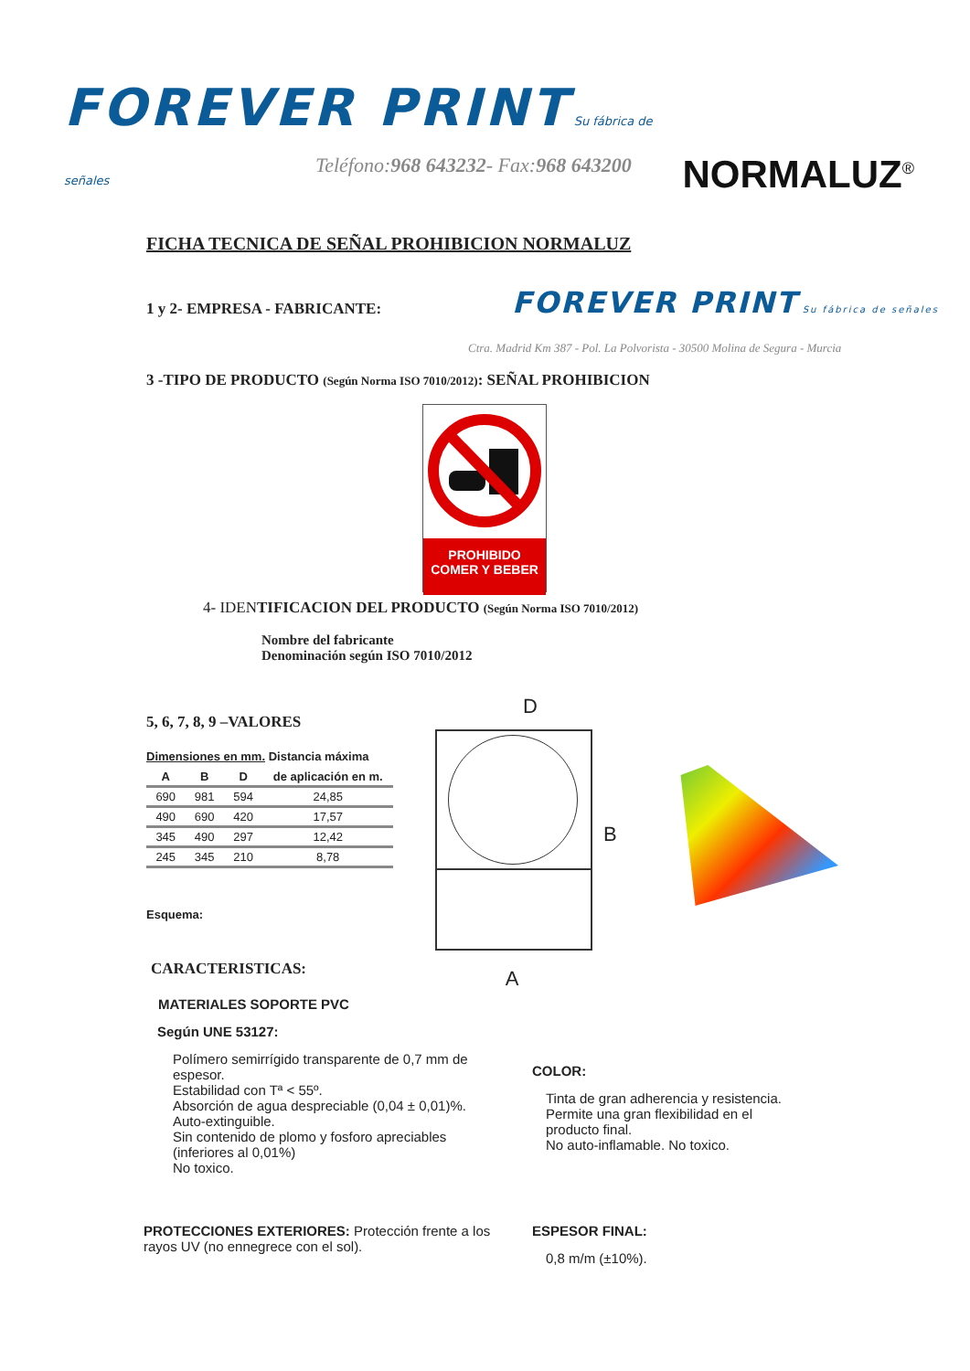FOREVER PRINT Su fábrica de señales
NORMALUZ<sup>®</sup>
Teléfono:968 643232- Fax:968 643200
FICHA TECNICA DE SEÑAL PROHIBICION NORMALUZ
1 y 2- EMPRESA - FABRICANTE:
FOREVER PRINT Su fábrica de señales
Ctra. Madrid Km 387 - Pol. La Polvorista - 30500 Molina de Segura - Murcia
3 -TIPO DE PRODUCTO (Según Norma ISO 7010/2012): SEÑAL PROHIBICION
PROHIBIDO
COMER Y BEBER
4- IDENTIFICACION DEL PRODUCTO (Según Norma ISO 7010/2012)
Nombre del fabricante
Denominación según ISO 7010/2012
5, 6, 7, 8, 9 –VALORES
Dimensiones en mm. Distancia máxima
| A | B | D | de aplicación en m. |
| --- | --- | --- | --- |
| 690 | 981 | 594 | 24,85 |
| 490 | 690 | 420 | 17,57 |
| 345 | 490 | 297 | 12,42 |
| 245 | 345 | 210 | 8,78 |
Esquema:
D
B
A
CARACTERISTICAS:
MATERIALES SOPORTE PVC
Según UNE 53127:
Polímero semirrígido transparente de 0,7 mm de espesor.
Estabilidad con Tª < 55º.
Absorción de agua despreciable (0,04 ± 0,01)%.
Auto-extinguible.
Sin contenido de plomo y fosforo apreciables (inferiores al 0,01%)
No toxico.
PROTECCIONES EXTERIORES: Protección frente a los rayos UV (no ennegrece con el sol).
COLOR:
Tinta de gran adherencia y resistencia.
Permite una gran flexibilidad en el producto final.
No auto-inflamable. No toxico.
ESPESOR FINAL:
0,8 m/m (±10%).